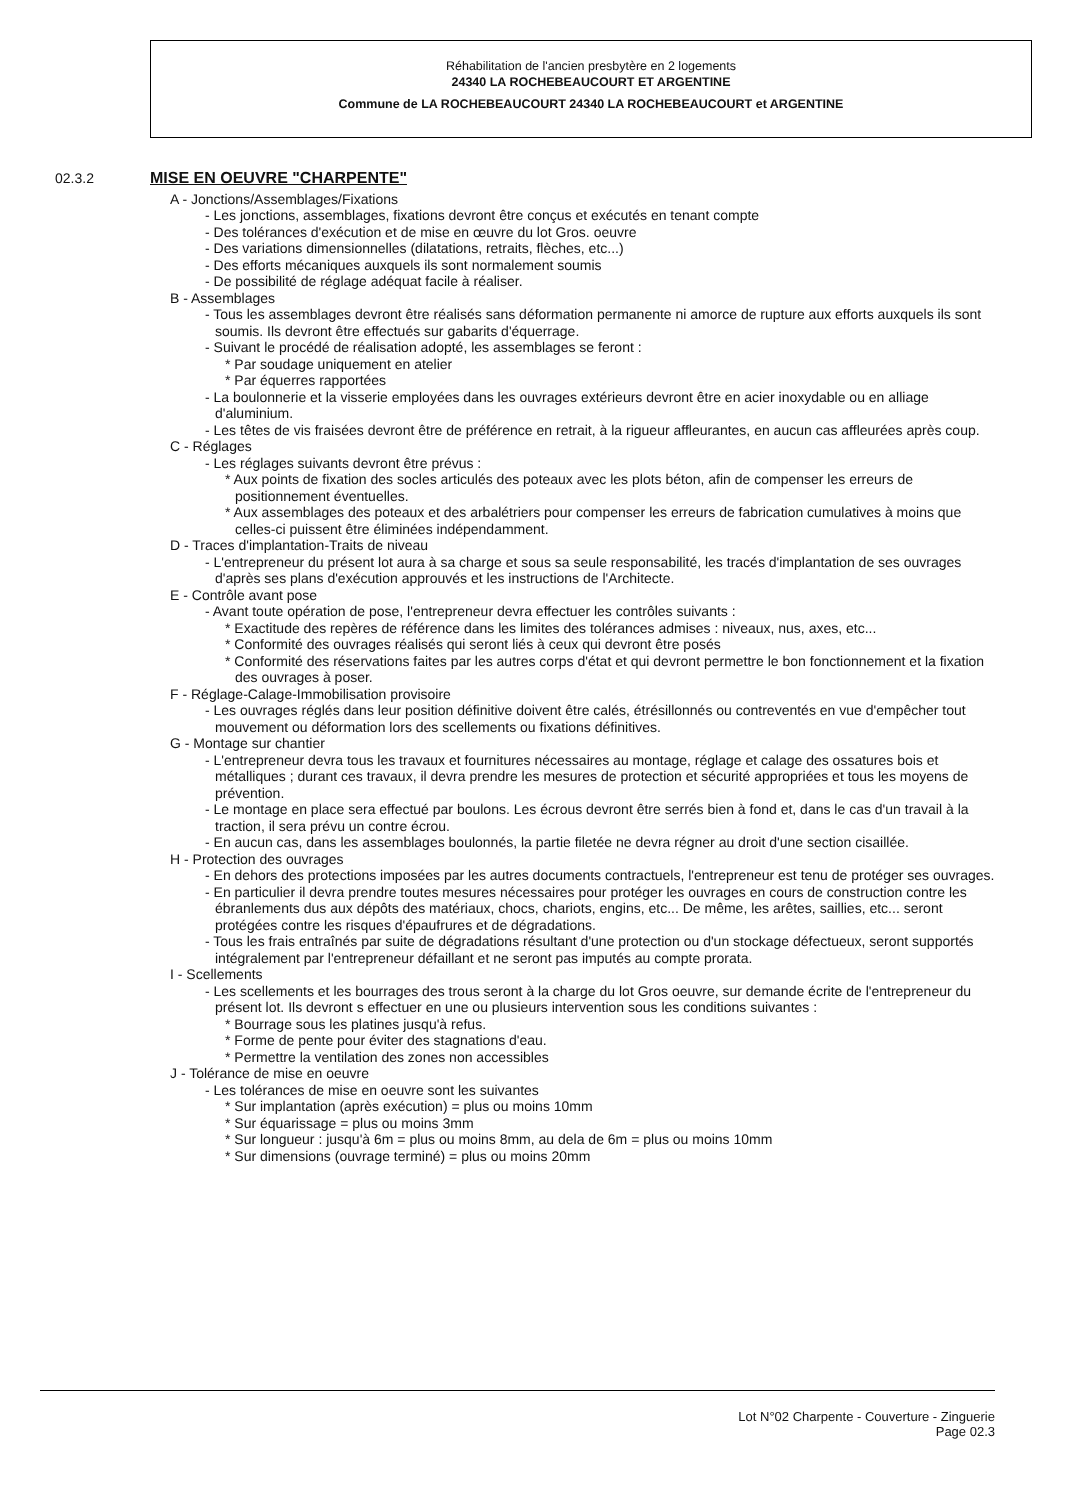Réhabilitation de l'ancien presbytère en 2 logements
24340 LA ROCHEBEAUCOURT ET ARGENTINE
Commune de LA ROCHEBEAUCOURT 24340 LA ROCHEBEAUCOURT et ARGENTINE
02.3.2 MISE EN OEUVRE "CHARPENTE"
A - Jonctions/Assemblages/Fixations
- Les jonctions, assemblages, fixations devront être conçus et exécutés en tenant compte
- Des tolérances d'exécution et de mise en œuvre du lot Gros. oeuvre
- Des variations dimensionnelles (dilatations, retraits, flèches, etc...)
- Des efforts mécaniques auxquels ils sont normalement soumis
- De possibilité de réglage adéquat facile à réaliser.
B - Assemblages
- Tous les assemblages devront être réalisés sans déformation permanente ni amorce de rupture aux efforts auxquels ils sont soumis. Ils devront être effectués sur gabarits d'équerrage.
- Suivant le procédé de réalisation adopté, les assemblages se feront :
* Par soudage uniquement en atelier
* Par équerres rapportées
- La boulonnerie et la visserie employées dans les ouvrages extérieurs devront être en acier inoxydable ou en alliage d'aluminium.
- Les têtes de vis fraisées devront être de préférence en retrait, à la rigueur affleurantes, en aucun cas affleurées après coup.
C - Réglages
- Les réglages suivants devront être prévus :
* Aux points de fixation des socles articulés des poteaux avec les plots béton, afin de compenser les erreurs de positionnement éventuelles.
* Aux assemblages des poteaux et des arbalétriers pour compenser les erreurs de fabrication cumulatives à moins que celles-ci puissent être éliminées indépendamment.
D - Traces d'implantation-Traits de niveau
- L'entrepreneur du présent lot aura à sa charge et sous sa seule responsabilité, les tracés d'implantation de ses ouvrages d'après ses plans d'exécution approuvés et les instructions de l'Architecte.
E - Contrôle avant pose
- Avant toute opération de pose, l'entrepreneur devra effectuer les contrôles suivants :
* Exactitude des repères de référence dans les limites des tolérances admises : niveaux, nus, axes, etc...
* Conformité des ouvrages réalisés qui seront liés à ceux qui devront être posés
* Conformité des réservations faites par les autres corps d'état et qui devront permettre le bon fonctionnement et la fixation des ouvrages à poser.
F - Réglage-Calage-Immobilisation provisoire
- Les ouvrages réglés dans leur position définitive doivent être calés, étrésillonnés ou contreventés en vue d'empêcher tout mouvement ou déformation lors des scellements ou fixations définitives.
G - Montage sur chantier
- L'entrepreneur devra tous les travaux et fournitures nécessaires au montage, réglage et calage des ossatures bois et métalliques ; durant ces travaux, il devra prendre les mesures de protection et sécurité appropriées et tous les moyens de prévention.
- Le montage en place sera effectué par boulons. Les écrous devront être serrés bien à fond et, dans le cas d'un travail à la traction, il sera prévu un contre écrou.
- En aucun cas, dans les assemblages boulonnés, la partie filetée ne devra régner au droit d'une section cisaillée.
H - Protection des ouvrages
- En dehors des protections imposées par les autres documents contractuels, l'entrepreneur est tenu de protéger ses ouvrages.
- En particulier il devra prendre toutes mesures nécessaires pour protéger les ouvrages en cours de construction contre les ébranlements dus aux dépôts des matériaux, chocs, chariots, engins, etc... De même, les arêtes, saillies, etc... seront protégées contre les risques d'épaufrures et de dégradations.
- Tous les frais entraînés par suite de dégradations résultant d'une protection ou d'un stockage défectueux, seront supportés intégralement par l'entrepreneur défaillant et ne seront pas imputés au compte prorata.
I - Scellements
- Les scellements et les bourrages des trous seront à la charge du lot Gros oeuvre, sur demande écrite de l'entrepreneur du présent lot. Ils devront s effectuer en une ou plusieurs intervention sous les conditions suivantes :
* Bourrage sous les platines jusqu'à refus.
* Forme de pente pour éviter des stagnations d'eau.
* Permettre la ventilation des zones non accessibles
J - Tolérance de mise en oeuvre
- Les tolérances de mise en oeuvre sont les suivantes
* Sur implantation (après exécution) = plus ou moins 10mm
* Sur équarissage = plus ou moins 3mm
* Sur longueur : jusqu'à 6m = plus ou moins 8mm, au dela de 6m = plus ou moins 10mm
* Sur dimensions (ouvrage terminé) = plus ou moins 20mm
Lot N°02 Charpente - Couverture - Zinguerie
Page 02.3